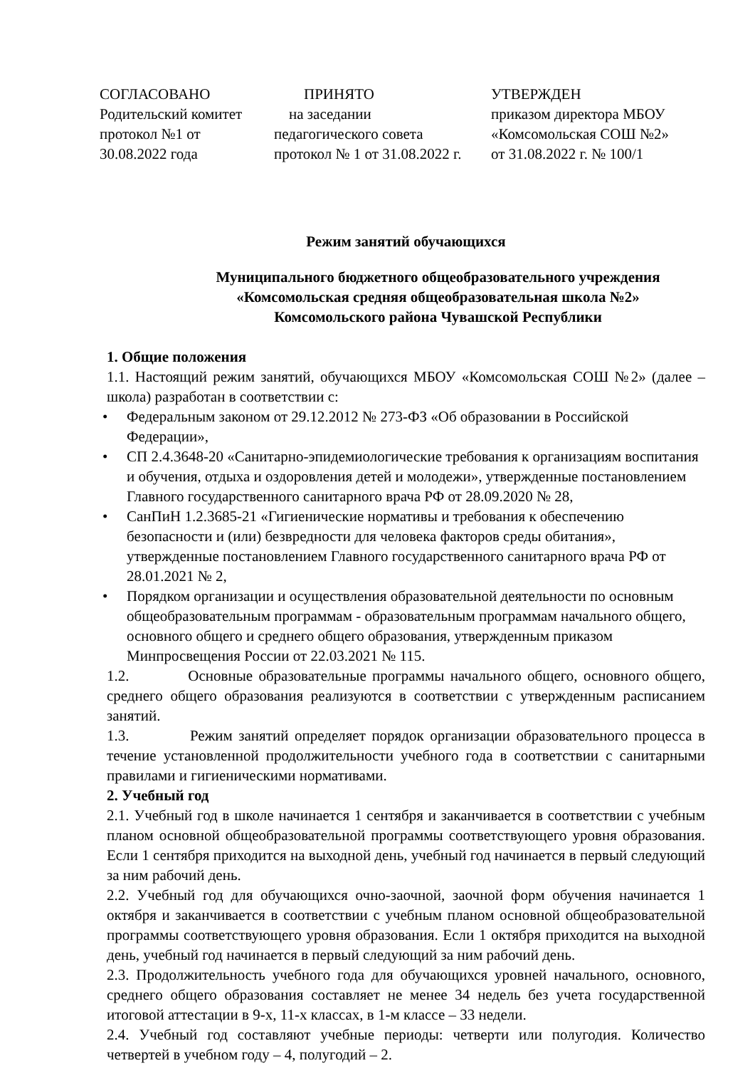СОГЛАСОВАНО
Родительский комитет
протокол №1 от
30.08.2022 года
ПРИНЯТО
на заседании
педагогического совета
протокол № 1 от 31.08.2022 г.
УТВЕРЖДЕН
приказом директора МБОУ
«Комсомольская СОШ №2»
от 31.08.2022 г. № 100/1
Режим занятий обучающихся
Муниципального бюджетного общеобразовательного учреждения
«Комсомольская средняя общеобразовательная школа №2»
Комсомольского района Чувашской Республики
1. Общие положения
1.1. Настоящий режим занятий, обучающихся МБОУ «Комсомольская СОШ №2» (далее – школа) разработан в соответствии с:
• Федеральным законом от 29.12.2012 № 273-ФЗ «Об образовании в Российской Федерации»,
• СП 2.4.3648-20 «Санитарно-эпидемиологические требования к организациям воспитания и обучения, отдыха и оздоровления детей и молодежи», утвержденные постановлением Главного государственного санитарного врача РФ от 28.09.2020 № 28,
• СанПиН 1.2.3685-21 «Гигиенические нормативы и требования к обеспечению безопасности и (или) безвредности для человека факторов среды обитания», утвержденные постановлением Главного государственного санитарного врача РФ от 28.01.2021 № 2,
• Порядком организации и осуществления образовательной деятельности по основным общеобразовательным программам - образовательным программам начального общего, основного общего и среднего общего образования, утвержденным приказом Минпросвещения России от 22.03.2021 № 115.
1.2. Основные образовательные программы начального общего, основного общего, среднего общего образования реализуются в соответствии с утвержденным расписанием занятий.
1.3. Режим занятий определяет порядок организации образовательного процесса в течение установленной продолжительности учебного года в соответствии с санитарными правилами и гигиеническими нормативами.
2. Учебный год
2.1. Учебный год в школе начинается 1 сентября и заканчивается в соответствии с учебным планом основной общеобразовательной программы соответствующего уровня образования. Если 1 сентября приходится на выходной день, учебный год начинается в первый следующий за ним рабочий день.
2.2. Учебный год для обучающихся очно-заочной, заочной форм обучения начинается 1 октября и заканчивается в соответствии с учебным планом основной общеобразовательной программы соответствующего уровня образования. Если 1 октября приходится на выходной день, учебный год начинается в первый следующий за ним рабочий день.
2.3. Продолжительность учебного года для обучающихся уровней начального, основного, среднего общего образования составляет не менее 34 недель без учета государственной итоговой аттестации в 9-х, 11-х классах, в 1-м классе – 33 недели.
2.4. Учебный год составляют учебные периоды: четверти или полугодия. Количество четвертей в учебном году – 4, полугодий – 2.